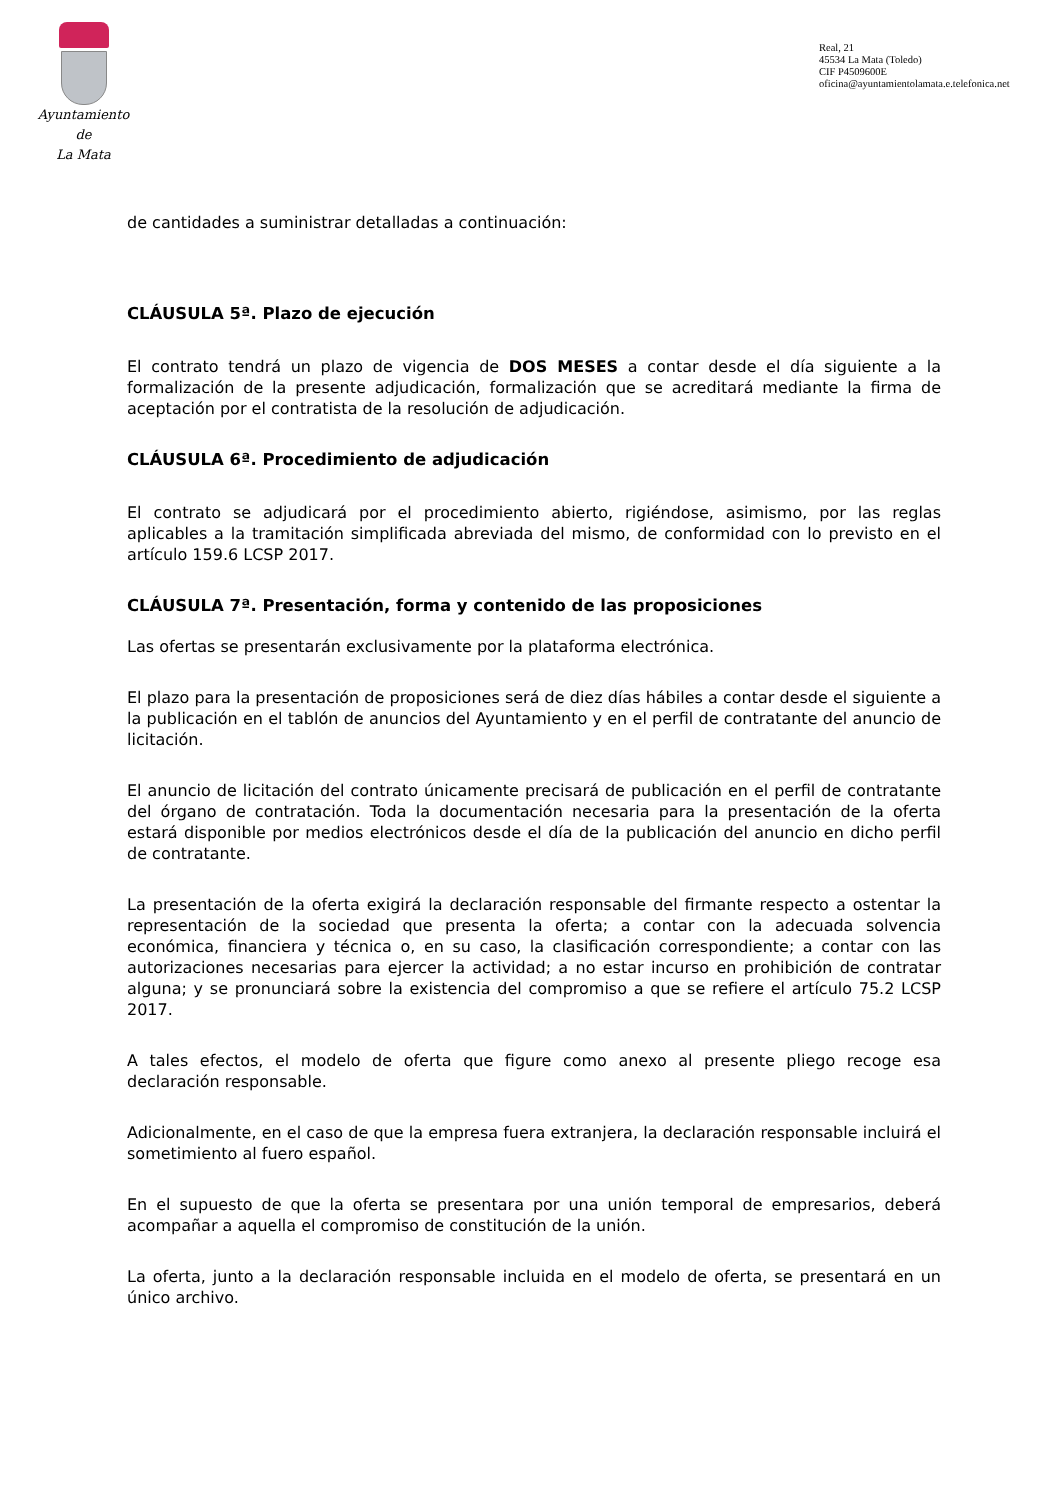Ayuntamiento
de
La Mata
Real, 21
45534 La Mata (Toledo)
CIF P4509600E
oficina@ayuntamientolamata.e.telefonica.net
de cantidades a suministrar detalladas a continuación:
CLÁUSULA 5ª. Plazo de ejecución
El contrato tendrá un plazo de vigencia de DOS MESES a contar desde el día siguiente a la formalización de la presente adjudicación, formalización que se acreditará mediante la firma de aceptación por el contratista de la resolución de adjudicación.
CLÁUSULA 6ª. Procedimiento de adjudicación
El contrato se adjudicará por el procedimiento abierto, rigiéndose, asimismo, por las reglas aplicables a la tramitación simplificada abreviada del mismo, de conformidad con lo previsto en el artículo 159.6 LCSP 2017.
CLÁUSULA 7ª. Presentación, forma y contenido de las proposiciones
Las ofertas se presentarán exclusivamente por la plataforma electrónica.
El plazo para la presentación de proposiciones será de diez días hábiles a contar desde el siguiente a la publicación en el tablón de anuncios del Ayuntamiento y en el perfil de contratante del anuncio de licitación.
El anuncio de licitación del contrato únicamente precisará de publicación en el perfil de contratante del órgano de contratación. Toda la documentación necesaria para la presentación de la oferta estará disponible por medios electrónicos desde el día de la publicación del anuncio en dicho perfil de contratante.
La presentación de la oferta exigirá la declaración responsable del firmante respecto a ostentar la representación de la sociedad que presenta la oferta; a contar con la adecuada solvencia económica, financiera y técnica o, en su caso, la clasificación correspondiente; a contar con las autorizaciones necesarias para ejercer la actividad; a no estar incurso en prohibición de contratar alguna; y se pronunciará sobre la existencia del compromiso a que se refiere el artículo 75.2 LCSP 2017.
A tales efectos, el modelo de oferta que figure como anexo al presente pliego recoge esa declaración responsable.
Adicionalmente, en el caso de que la empresa fuera extranjera, la declaración responsable incluirá el sometimiento al fuero español.
En el supuesto de que la oferta se presentara por una unión temporal de empresarios, deberá acompañar a aquella el compromiso de constitución de la unión.
La oferta, junto a la declaración responsable incluida en el modelo de oferta, se presentará en un único archivo.